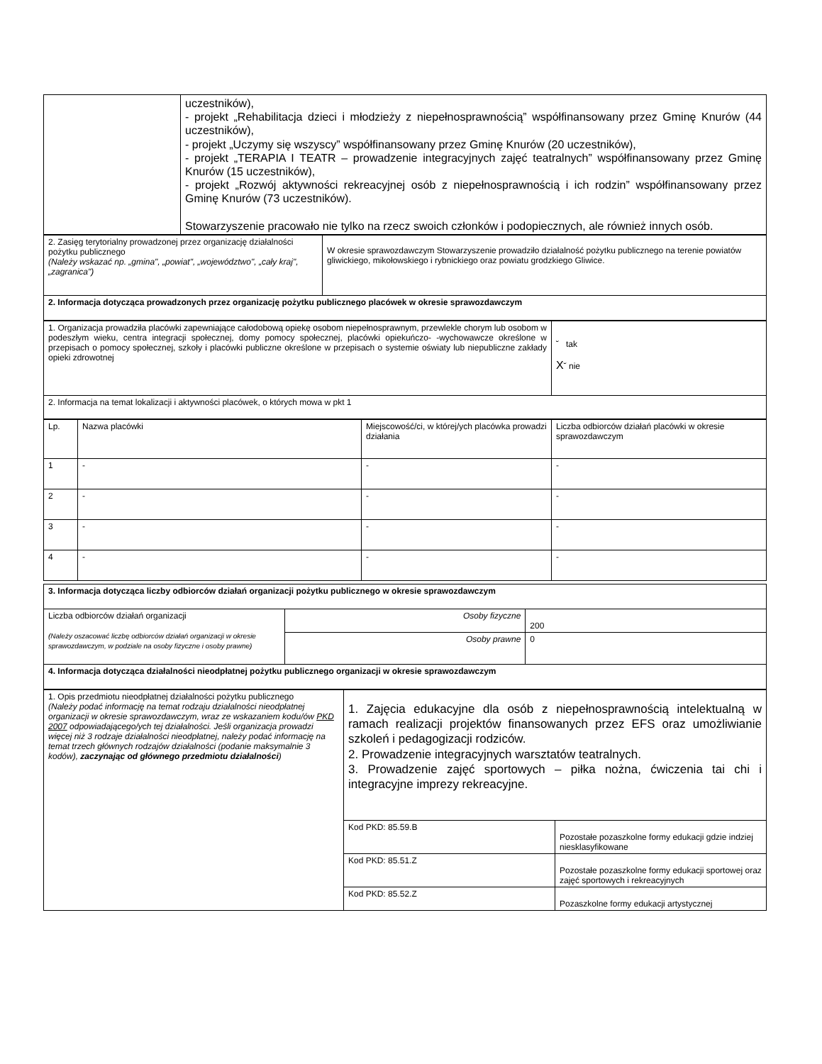| | uczestników), - projekt „Rehabilitacja dzieci i młodzieży z niepełnosprawnością” współfinansowany przez Gminę Knurów (44 uczestników), - projekt „Uczymy się wszyscy” współfinansowany przez Gminę Knurów (20 uczestników), - projekt „TERAPIA I TEATR – prowadzenie integracyjnych zajęć teatralnych” współfinansowany przez Gminę Knurów (15 uczestników), - projekt „Rozwój aktywności rekreacyjnej osób z niepełnosprawnością i ich rodzin” współfinansowany przez Gminę Knurów (73 uczestników). Stowarzyszenie pracowało nie tylko na rzecz swoich członków i podopiecznych, ale również innych osób. |
| 2. Zasięg terytorialny prowadzonej przez organizację działalności pożytku publicznego (Należy wskazać np. „gmina", „powiat", „województwo", „cały kraj", „zagranica") | W okresie sprawozdawczym Stowarzyszenie prowadziło działalność pożytku publicznego na terenie powiatów gliwickiego, mikołowskiego i rybnickiego oraz powiatu grodzkiego Gliwice. |
| 2. Informacja dotycząca prowadzonych przez organizację pożytku publicznego placówek w okresie sprawozdawczym | |
| 1. Organizacja prowadziła placówki zapewniające całodobową opiekę osobom niepełnosprawnym, przewlekle chorym lub osobom w podeszłym wieku, centra integracji społecznej, domy pomocy społecznej, placówki opiekuńczo- -wychowawcze określone w przepisach o pomocy społecznej, szkoły i placówki publiczne określone w przepisach o systemie oświaty lub niepubliczne zakłady opieki zdrowotnej | ˘ tak X ˘ nie |
| 2. Informacja na temat lokalizacji i aktywności placówek, o których mowa w pkt 1 | |
| Lp. | Nazwa placówki | Miejscowość/ci, w której/ych placówka prowadzi działania | Liczba odbiorców działań placówki w okresie sprawozdawczym |
| 1 | - | - | - |
| 2 | - | - | - |
| 3 | - | - | - |
| 4 | - | - | - |
| 3. Informacja dotycząca liczby odbiorców działań organizacji pożytku publicznego w okresie sprawozdawczym | | |
| Liczba odbiorców działań organizacji (Należy oszacować liczbę odbiorców działań organizacji w okresie sprawozdawczym, w podziale na osoby fizyczne i osoby prawne) | Osoby fizyczne | 200 |
| | Osoby prawne | 0 |
| 4. Informacja dotycząca działalności nieodpłatnej pożytku publicznego organizacji w okresie sprawozdawczym | | |
| 1. Opis przedmiotu nieodpłatnej działalności pożytku publicznego (Należy podać informację na temat rodzaju działalności nieodpłatnej organizacji w okresie sprawozdawczym, wraz ze wskazaniem kodu/ów PKD 2007 odpowiadającego/ych tej działalności. Jeśli organizacja prowadzi więcej niż 3 rodzaje działalności nieodpłatnej, należy podać informację na temat trzech głównych rodzajów działalności (podanie maksymalnie 3 kodów), zaczynając od głównego przedmiotu działalności ) | 1. Zajęcia edukacyjne dla osób z niepełnosprawnością intelektualną w ramach realizacji projektów finansowanych przez EFS oraz umożliwianie szkoleń i pedagogizacji rodziców. 2. Prowadzenie integracyjnych warsztatów teatralnych. 3. Prowadzenie zajęć sportowych – piłka nożna, ćwiczenia tai chi i integracyjne imprezy rekreacyjne. | |
| | Kod PKD: 85.59.B | Pozostałe pozaszkolne formy edukacji gdzie indziej niesklasyfikowane |
| | Kod PKD: 85.51.Z | Pozostałe pozaszkolne formy edukacji sportowej oraz zajęć sportowych i rekreacyjnych |
| | Kod PKD: 85.52.Z | Pozaszkolne formy edukacji artystycznej |